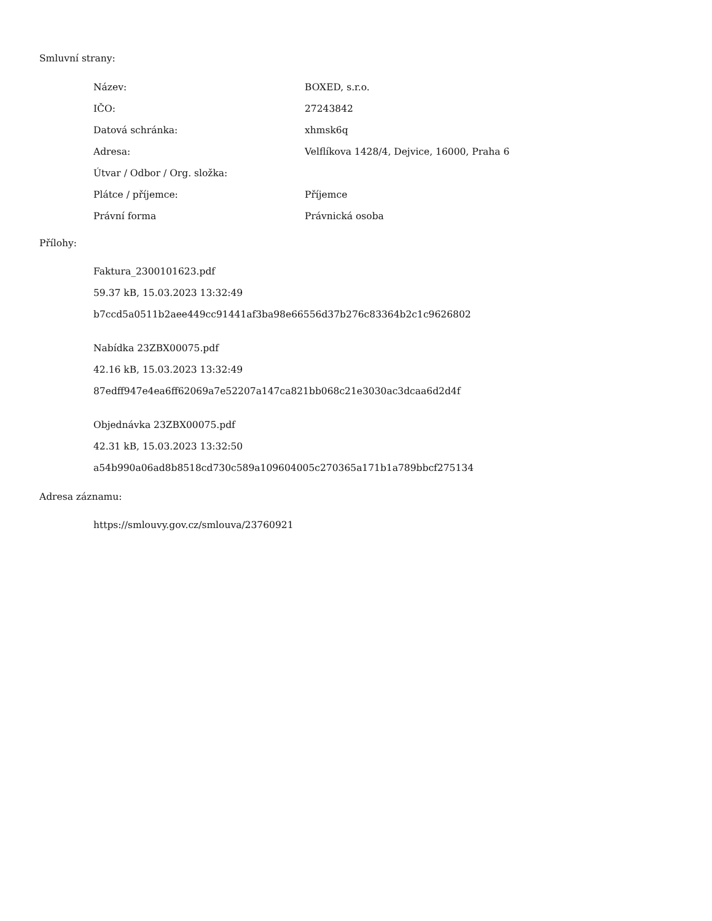Smluvní strany:
| Název: | BOXED, s.r.o. |
| IČO: | 27243842 |
| Datová schránka: | xhmsk6q |
| Adresa: | Velflíkova 1428/4, Dejvice, 16000, Praha 6 |
| Útvar / Odbor / Org. složka: | |
| Plátce / příjemce: | Příjemce |
| Právní forma | Právnická osoba |
Přílohy:
Faktura_2300101623.pdf
59.37 kB, 15.03.2023 13:32:49
b7ccd5a0511b2aee449cc91441af3ba98e66556d37b276c83364b2c1c9626802
Nabídka 23ZBX00075.pdf
42.16 kB, 15.03.2023 13:32:49
87edff947e4ea6ff62069a7e52207a147ca821bb068c21e3030ac3dcaa6d2d4f
Objednávka 23ZBX00075.pdf
42.31 kB, 15.03.2023 13:32:50
a54b990a06ad8b8518cd730c589a109604005c270365a171b1a789bbcf275134
Adresa záznamu:
https://smlouvy.gov.cz/smlouva/23760921